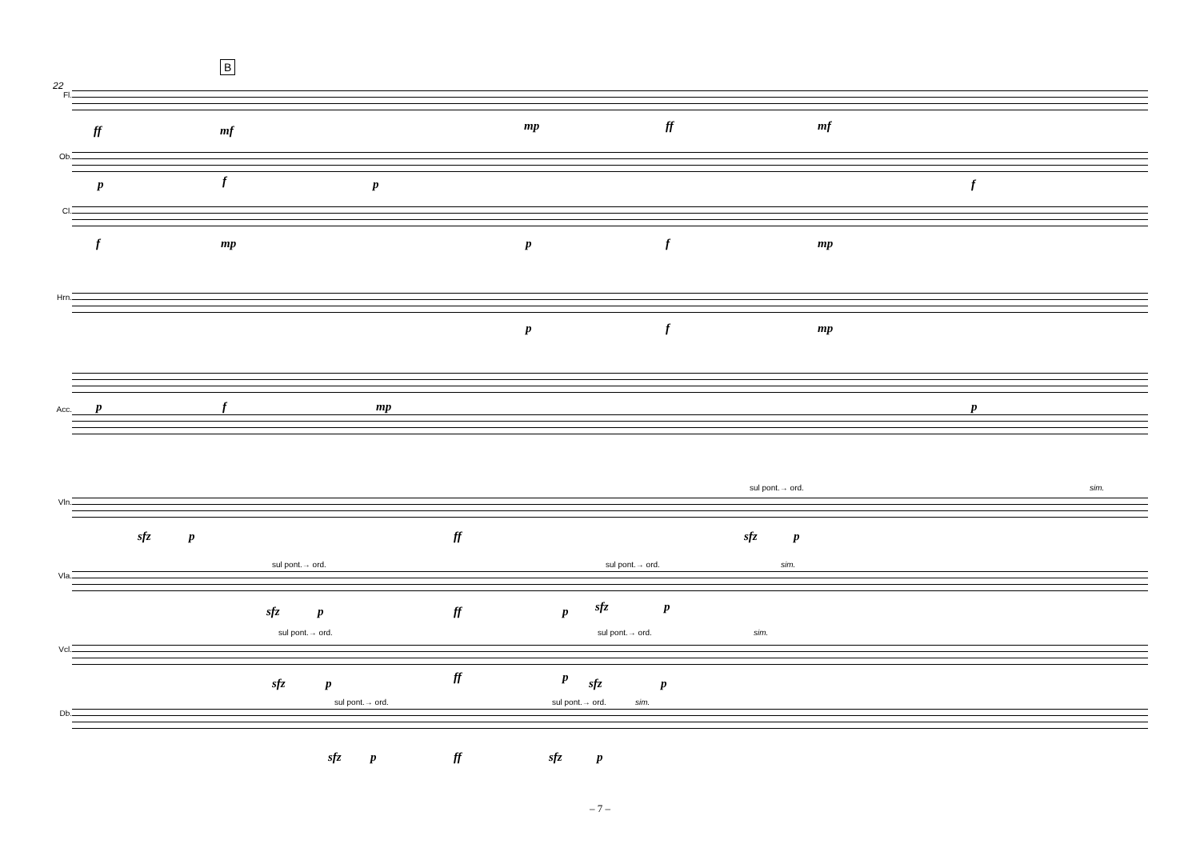22
B
Fl.
ff mf mp ff mf
Ob.
p f p f
Cl.
f mp p f mp
Hrn.
p f mp
Acc. p f mp p
sul pont.→ ord. sim.
Vln.
sfz p ff sfz p
sul pont.→ ord. sul pont.→ ord. sim.
Vla.
sfz p ff p sfz p
sul pont.→ ord. sul pont.→ ord. sim.
Vcl.
sfz p ff p sfz p
sul pont.→ ord. sul pont.→ ord. sim.
Db.
sfz p ff sfz p
– 7 –